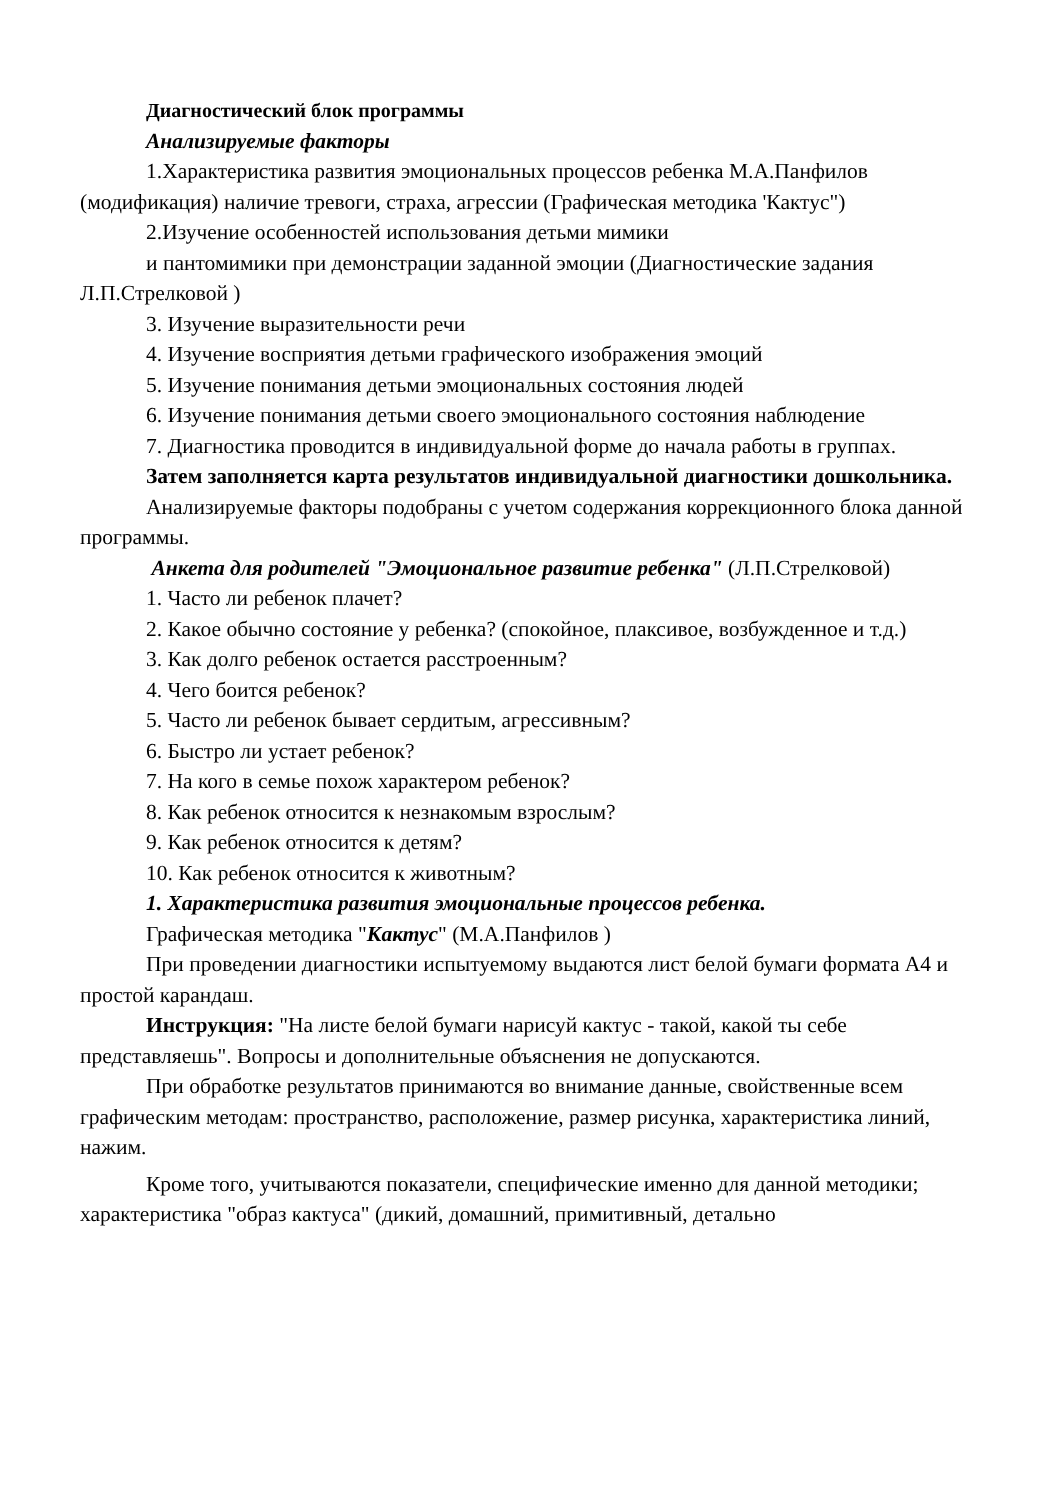Диагностический блок программы
Анализируемые факторы
1.Характеристика развития эмоциональных процессов ребенка М.А.Панфилов (модификация) наличие тревоги, страха, агрессии (Графическая методика 'Кактус")
2.Изучение особенностей использования детьми мимики
и пантомимики при демонстрации заданной эмоции (Диагностические задания Л.П.Стрелковой )
3. Изучение выразительности речи
4. Изучение восприятия детьми графического изображения эмоций
5. Изучение понимания детьми эмоциональных состояния людей
6. Изучение понимания детьми своего эмоционального состояния наблюдение
7. Диагностика проводится в индивидуальной форме до начала работы в группах.
Затем заполняется карта результатов индивидуальной диагностики дошкольника.
Анализируемые факторы подобраны с учетом содержания коррекционного блока данной программы.
Анкета для родителей "Эмоциональное развитие ребенка" (Л.П.Стрелковой)
1. Часто ли ребенок плачет?
2. Какое обычно состояние у ребенка? (спокойное, плаксивое, возбужденное и т.д.)
3. Как долго ребенок остается расстроенным?
4. Чего боится ребенок?
5. Часто ли ребенок бывает сердитым, агрессивным?
6. Быстро ли устает ребенок?
7. На кого в семье похож характером ребенок?
8. Как ребенок относится к незнакомым взрослым?
9. Как ребенок относится к детям?
10. Как ребенок относится к животным?
1. Характеристика развития эмоциональные процессов ребенка.
Графическая методика "Кактус" (М.А.Панфилов )
При проведении диагностики испытуемому выдаются лист белой бумаги формата А4 и простой карандаш.
Инструкция: "На листе белой бумаги нарисуй кактус - такой, какой ты себе представляешь". Вопросы и дополнительные объяснения не допускаются.
При обработке результатов принимаются во внимание данные, свойственные всем графическим методам: пространство, расположение, размер рисунка, характеристика линий, нажим.
Кроме того, учитываются показатели, специфические именно для данной методики; характеристика "образ кактуса" (дикий, домашний, примитивный, детально